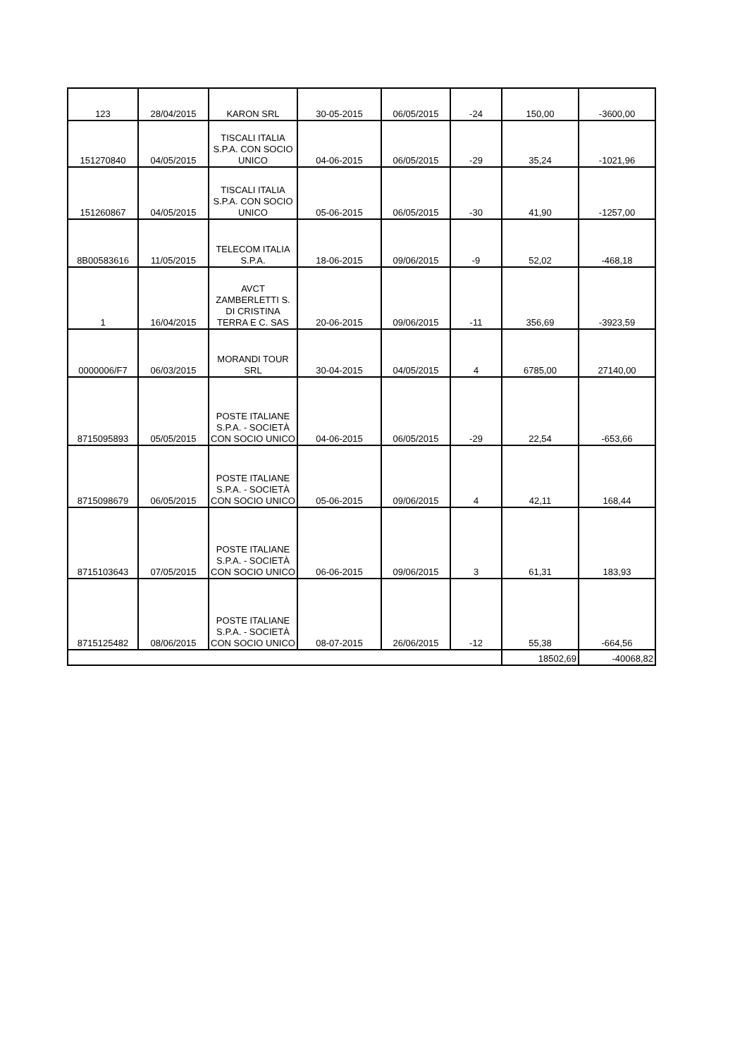| 123 | 28/04/2015 | KARON SRL | 30-05-2015 | 06/05/2015 | -24 | 150,00 | -3600,00 |
| 151270840 | 04/05/2015 | TISCALI ITALIA S.P.A. CON SOCIO UNICO | 04-06-2015 | 06/05/2015 | -29 | 35,24 | -1021,96 |
| 151260867 | 04/05/2015 | TISCALI ITALIA S.P.A. CON SOCIO UNICO | 05-06-2015 | 06/05/2015 | -30 | 41,90 | -1257,00 |
| 8B00583616 | 11/05/2015 | TELECOM ITALIA S.P.A. | 18-06-2015 | 09/06/2015 | -9 | 52,02 | -468,18 |
| 1 | 16/04/2015 | AVCT ZAMBERLETTI S. DI CRISTINA TERRA E C. SAS | 20-06-2015 | 09/06/2015 | -11 | 356,69 | -3923,59 |
| 0000006/F7 | 06/03/2015 | MORANDI TOUR SRL | 30-04-2015 | 04/05/2015 | 4 | 6785,00 | 27140,00 |
| 8715095893 | 05/05/2015 | POSTE ITALIANE S.P.A. - SOCIETÀ CON SOCIO UNICO | 04-06-2015 | 06/05/2015 | -29 | 22,54 | -653,66 |
| 8715098679 | 06/05/2015 | POSTE ITALIANE S.P.A. - SOCIETÀ CON SOCIO UNICO | 05-06-2015 | 09/06/2015 | 4 | 42,11 | 168,44 |
| 8715103643 | 07/05/2015 | POSTE ITALIANE S.P.A. - SOCIETÀ CON SOCIO UNICO | 06-06-2015 | 09/06/2015 | 3 | 61,31 | 183,93 |
| 8715125482 | 08/06/2015 | POSTE ITALIANE S.P.A. - SOCIETÀ CON SOCIO UNICO | 08-07-2015 | 26/06/2015 | -12 | 55,38 | -664,56 |
| | | | | | | 18502,69 | -40068,82 |